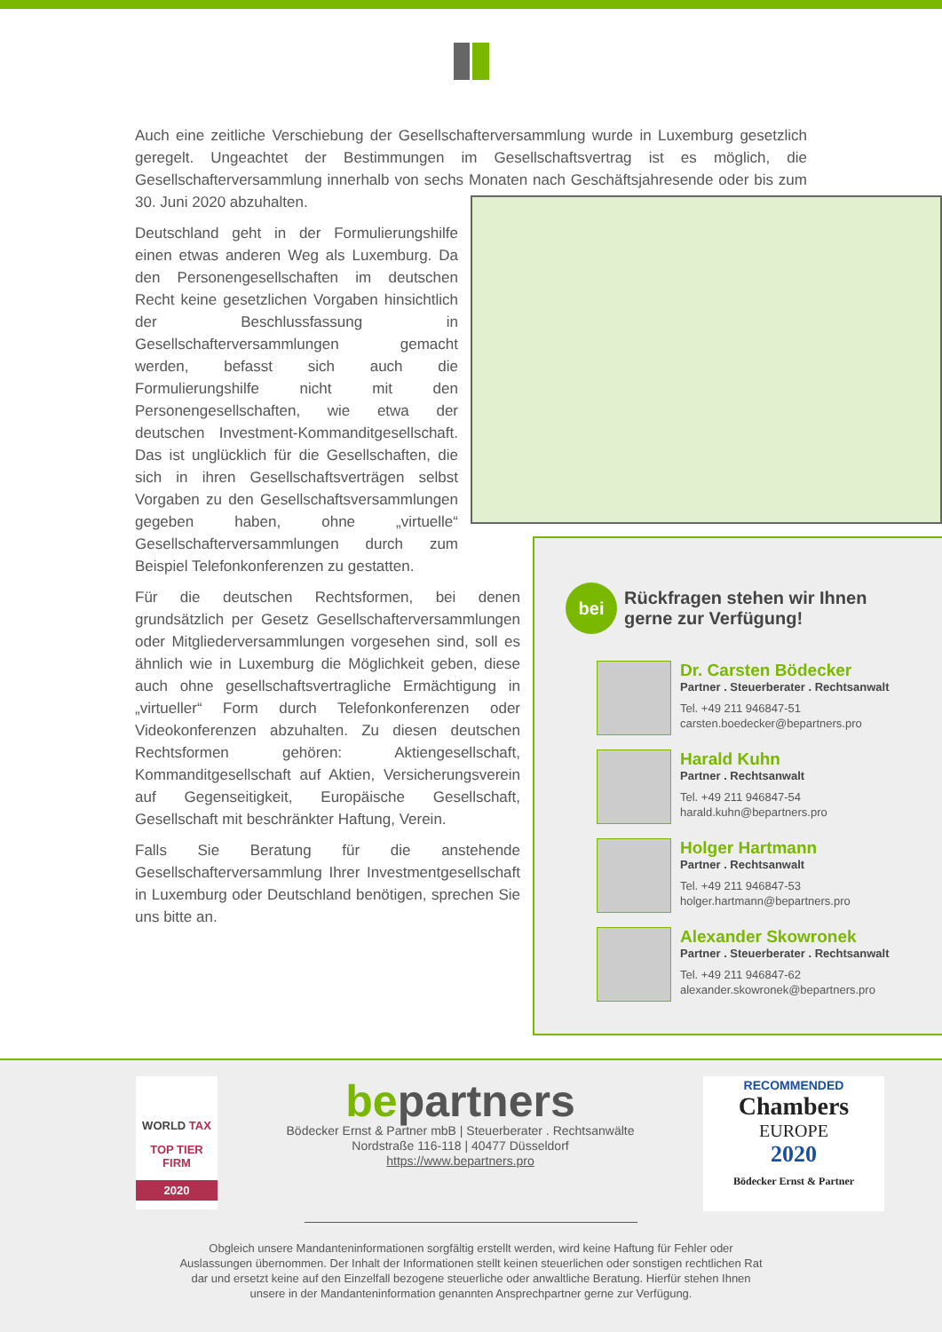Auch eine zeitliche Verschiebung der Gesellschafterversammlung wurde in Luxemburg gesetzlich geregelt. Ungeachtet der Bestimmungen im Gesellschaftsvertrag ist es möglich, die Gesellschafterversammlung innerhalb von sechs Monaten nach Geschäftsjahresende oder bis zum 30. Juni 2020 abzuhalten.
Deutschland geht in der Formulierungshilfe einen etwas anderen Weg als Luxemburg. Da den Personengesellschaften im deutschen Recht keine gesetzlichen Vorgaben hinsichtlich der Beschlussfassung in Gesellschafterversammlungen gemacht werden, befasst sich auch die Formulierungshilfe nicht mit den Personengesellschaften, wie etwa der deutschen Investment-Kommanditgesellschaft. Das ist unglücklich für die Gesellschaften, die sich in ihren Gesellschaftsverträgen selbst Vorgaben zu den Gesellschaftsversammlungen gegeben haben, ohne „virtuelle“ Gesellschafterversammlungen durch zum Beispiel Telefonkonferenzen zu gestatten.
Für die deutschen Rechtsformen, bei denen grundsätzlich per Gesetz Gesellschafterversammlungen oder Mitgliederversammlungen vorgesehen sind, soll es ähnlich wie in Luxemburg die Möglichkeit geben, diese auch ohne gesellschaftsvertragliche Ermächtigung in „virtueller“ Form durch Telefonkonferenzen oder Videokonferenzen abzuhalten. Zu diesen deutschen Rechtsformen gehören: Aktiengesellschaft, Kommanditgesellschaft auf Aktien, Versicherungsverein auf Gegenseitigkeit, Europäische Gesellschaft, Gesellschaft mit beschränkter Haftung, Verein.
Falls Sie Beratung für die anstehende Gesellschafterversammlung Ihrer Investmentgesellschaft in Luxemburg oder Deutschland benötigen, sprechen Sie uns bitte an.
bei Rückfragen stehen wir Ihnen
gerne zur Verfügung!
Dr. Carsten Bödecker
Partner . Steuerberater . Rechtsanwalt
Tel. +49 211 946847-51
carsten.boedecker@bepartners.pro
Harald Kuhn
Partner . Rechtsanwalt
Tel. +49 211 946847-54
harald.kuhn@bepartners.pro
Holger Hartmann
Partner . Rechtsanwalt
Tel. +49 211 946847-53
holger.hartmann@bepartners.pro
Alexander Skowronek
Partner . Steuerberater . Rechtsanwalt
Tel. +49 211 946847-62
alexander.skowronek@bepartners.pro
WORLD TAX
TOP TIER
FIRM
2020
bepartners
Bödecker Ernst & Partner mbB | Steuerberater . Rechtsanwälte
Nordstraße 116-118 | 40477 Düsseldorf
https://www.bepartners.pro
RECOMMENDED
Chambers
EUROPE
2020
Bödecker Ernst & Partner
Obgleich unsere Mandanteninformationen sorgfältig erstellt werden, wird keine Haftung für Fehler oder Auslassungen übernommen. Der Inhalt der Informationen stellt keinen steuerlichen oder sonstigen rechtlichen Rat dar und ersetzt keine auf den Einzelfall bezogene steuerliche oder anwaltliche Beratung. Hierfür stehen Ihnen unsere in der Mandanteninformation genannten Ansprechpartner gerne zur Verfügung.